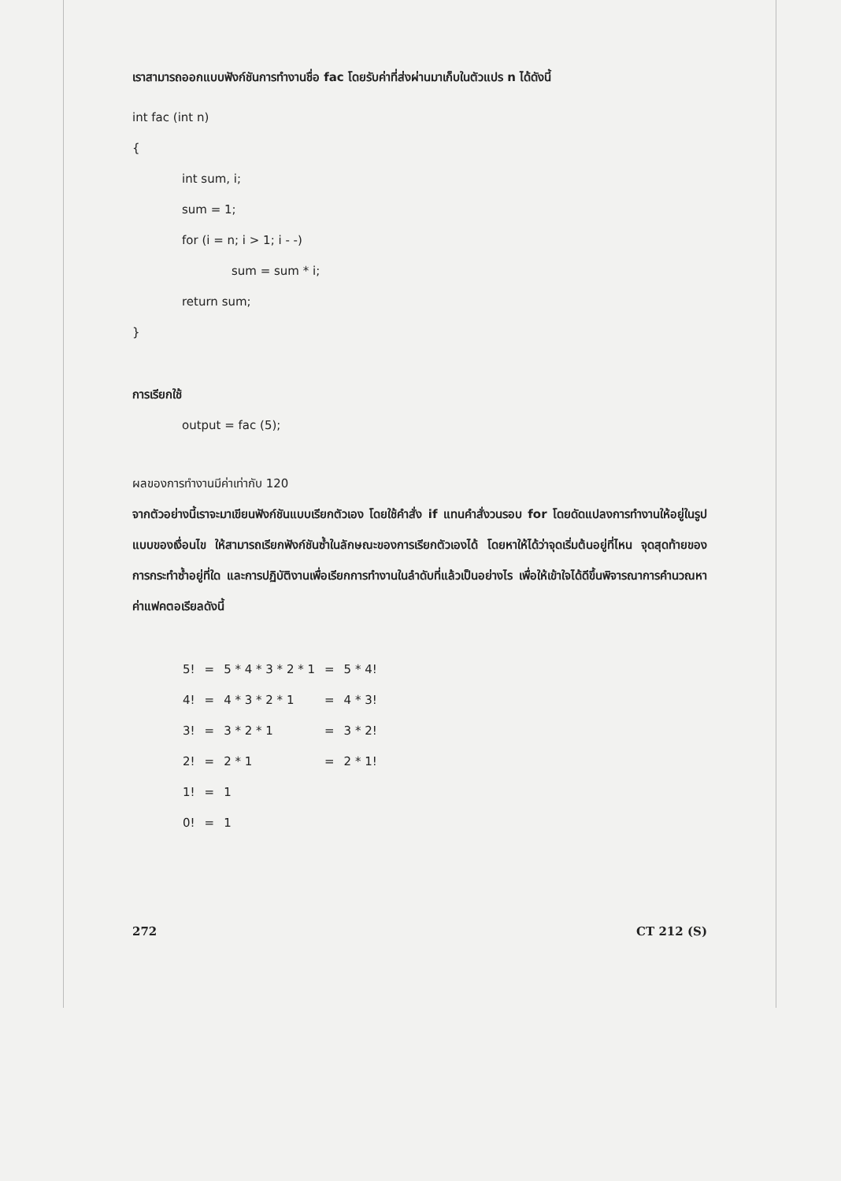เราสามารถออกแบบฟังก์ชันการทำงานชื่อ fac โดยรับค่าที่ส่งผ่านมาเก็บในตัวแปร n ได้ดังนี้
int fac (int n)
{
int sum, i;
sum = 1;
for (i = n; i > 1; i - -)
sum = sum * i;
return sum;
}
การเรียกใช้
output = fac (5);
ผลของการทำงานมีค่าเท่ากับ 120
จากตัวอย่างนี้เราจะมาเขียนฟังก์ชันแบบเรียกตัวเอง โดยใช้คำสั่ง if แทนคำสั่งวนรอบ for โดยดัดแปลงการทำงานให้อยู่ในรูปแบบของเงื่อนไข ให้สามารถเรียกฟังก์ชันซ้ำในลักษณะของการเรียกตัวเองได้ โดยหาให้ได้ว่าจุดเริ่มต้นอยู่ที่ไหน จุดสุดท้ายของการกระทำซ้ำอยู่ที่ใด และการปฏิบัติงานเพื่อเรียกการทำงานในลำดับที่แล้วเป็นอย่างไร เพื่อให้เข้าใจได้ดีขึ้นพิจารณาการคำนวณหาค่าแฟคตอเรียลดังนี้
| 5! | = | 5 * 4 * 3 * 2 * 1 | = | 5 * 4! |
| 4! | = | 4 * 3 * 2 * 1 | = | 4 * 3! |
| 3! | = | 3 * 2 * 1 | = | 3 * 2! |
| 2! | = | 2 * 1 | = | 2 * 1! |
| 1! | = | 1 | | |
| 0! | = | 1 | | |
272 CT 212 (S)